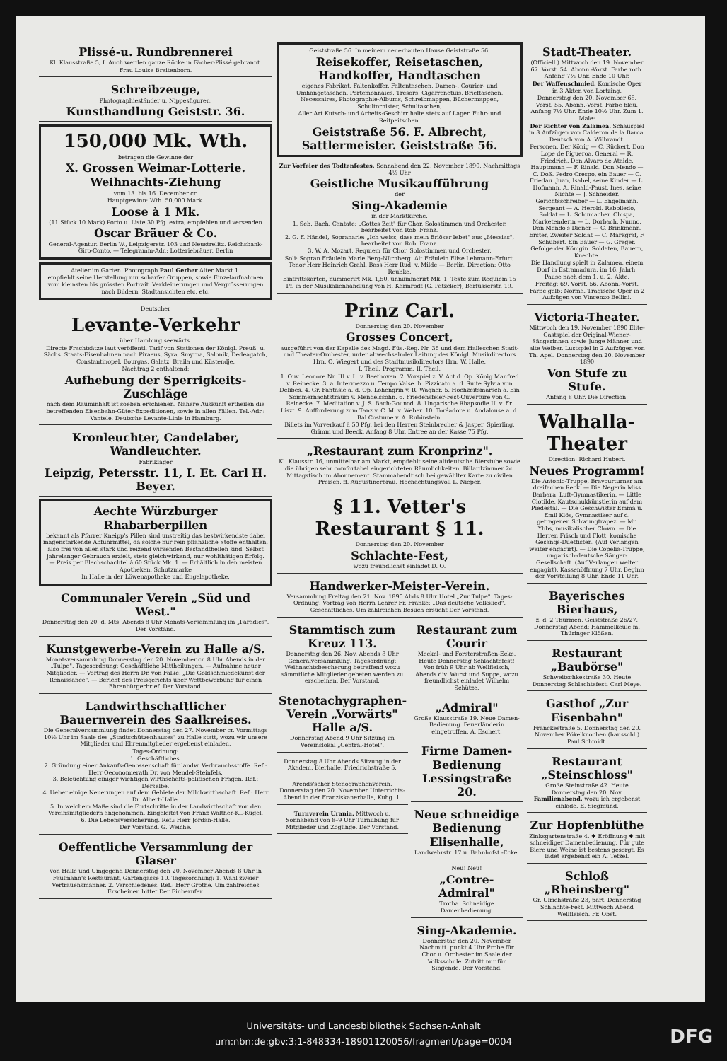Plissé-u. Rundbrennerei
Kl. Klausstraße 5, I. Auch werden ganze Röcke in Fächer-Plissé gebrannt.
Frau Louise Breitenborn.
Schreibzeuge,
Photographieständer u. Nippesfiguren.
Kunsthandlung Geiststr. 36.
150,000 Mk. Wth.
betragen die Gewinne der
X. Grossen Weimar-Lotterie.
Weihnachts-Ziehung
vom 13. bis 16. December cr.
Hauptgewinn: Wth. 50,000 Mark.
Loose à 1 Mk.
(11 Stück 10 Mark) Porto u. Liste 30 Pfg. extra, empfehlen und versenden
Oscar Bräuer & Co.
General-Agentur. Berlin W., Leipzigerstr. 103 und Neustrelitz. Reichsbank-Giro-Conto. — Telegramm-Adr.: Lotteriebräuer, Berlin
Atelier im Garten. Photograph Paul Gerber Alter Markt 1.
empfiehlt seine Herstellung nur scharfer Gruppen, sowie Einzelaufnahmen vom kleinsten bis grössten Portrait. Verkleinerungen und Vergrösserungen nach Bildern, Stadtansichten etc. etc.
Deutscher
Levante-Verkehr
über Hamburg seewärts.
Directe Frachtsätze laut veröffentl. Tarif von Stationen der Königl. Preuß. u. Sächs. Staats-Eisenbahnen nach Piraeus, Syra, Smyrna, Salonik, Dedeagatch, Constantinopel, Bourgas, Galatz, Braila und Küstendje.
Nachtrag 2 enthaltend:
Aufhebung der Sperrigkeits-Zuschläge
nach dem Rauminhalt ist soeben erschienen. Nähere Auskunft ertheilen die betreffenden Eisenbahn-Güter-Expeditionen, sowie in allen Fällen. Tel.-Adr.: Vantele. Deutsche Levante-Linie in Hamburg.
Kronleuchter, Candelaber, Wandleuchter.
Fabriklager
Leipzig, Petersstr. 11, I. Et. Carl H. Beyer.
Aechte Würzburger Rhabarberpillen
bekannt als Pfarrer Kneipp's Pillen sind unstreitig das bestwirkendste dabei magenstärkende Abführmittel, da solche nur rein pflanzliche Stoffe enthalten, also frei von allen stark und reizend wirkenden Bestandtheilen sind. Selbst jahrelanger Gebrauch erzielt, stets gleichwirkend, nur wohlthätigen Erfolg. — Preis per Blechschachtel à 60 Stück Mk. 1. — Erhältlich in den meisten Apotheken. Schutzmarke
In Halle in der Löwenapotheke und Engelapotheke.
Communaler Verein „Süd und West."
Donnerstag den 20. d. Mts. Abends 8 Uhr Monats-Versammlung im „Paradies". Der Vorstand.
Kunstgewerbe-Verein zu Halle a/S.
Monatsversammlung Donnerstag den 20. November cr. 8 Uhr Abends in der „Tulpe". Tagesordnung: Geschäftliche Mittheilungen. — Aufnahme neuer Mitglieder. — Vortrag des Herrn Dr. von Falke: „Die Goldschmiedekunst der Renaissance". — Bericht des Preisgerichts über Wettbewerbung für einen Ehrenbürgerbrief. Der Vorstand.
Landwirthschaftlicher Bauernverein des Saalkreises.
Die Generalversammlung findet Donnerstag den 27. November cr. Vormittags 10½ Uhr im Saale des „Stadtschützenhauses" zu Halle statt, wozu wir unsere Mitglieder und Ehrenmitglieder ergebenst einladen.
Tages-Ordnung:
1. Geschäftliches.
2. Gründung einer Ankaufs-Genossenschaft für landw. Verbrauchsstoffe. Ref.: Herr Oeconomierath Dr. von Mendel-Steinfels.
3. Beleuchtung einiger wichtigen wirthschafts-politischen Fragen. Ref.: Derselbe.
4. Ueber einige Neuerungen auf dem Gebiete der Milchwirthschaft. Ref.: Herr Dr. Albert-Halle.
5. In welchem Maße sind die Fortschritte in der Landwirthschaft von den Vereinsmitgliedern angenommen. Eingeleitet von Franz Walther-Kl.-Kugel.
6. Die Lebensversicherung. Ref.: Herr Jordan-Halle.
Der Vorstand. G. Weiche.
Oeffentliche Versammlung der Glaser
von Halle und Umgegend Donnerstag den 20. November Abends 8 Uhr in Faulmann's Restaurant, Gartengasse 10. Tagesordnung: 1. Wahl zweier Vertrauensmänner. 2. Verschiedenes. Ref.: Herr Grothe. Um zahlreiches Erscheinen bittet Der Einberufer.
Geiststraße 56. In meinem neuerbauten Hause Geiststraße 56.
Reisekoffer, Reisetaschen, Handkoffer, Handtaschen
eigenes Fabrikat. Faltenkoffer, Faltentaschen, Damen-, Courier- und Umhängetaschen, Portemonnaies, Tresors, Cigarrenetuis, Brieftaschen, Necessaires, Photographie-Albums, Schreibmappen, Büchermappen, Schultornister, Schultaschen,
Aller Art Kutsch- und Arbeits-Geschirr halte stets auf Lager. Fuhr- und Reitpeitschen.
Geiststraße 56. F. Albrecht, Sattlermeister. Geiststraße 56.
Zur Vorfeier des Todtenfestes. Sonnabend den 22. November 1890, Nachmittags 4½ Uhr
Geistliche Musikaufführung
der
Sing-Akademie
in der Marktkirche.
1. Seb. Bach, Cantate: „Gottes Zeit" für Chor, Solostimmen und Orchester, bearbeitet von Rob. Franz.
2. G. F. Händel, Sopranarie: „Ich weiss, dass mein Erlöser lebet" aus „Messias", bearbeitet von Rob. Franz.
3. W. A. Mozart, Requiem für Chor, Solostimmen und Orchester.
Soli: Sopran Fräulein Marie Berg-Nürnberg. Alt Fräulein Elise Lehmann-Erfurt, Tenor Herr Heinrich Grahl, Bass Herr Rud. v. Milde — Berlin. Direction: Otto Reubke.
Eintrittskarten, nummerirt Mk. 1,50, unnummerirt Mk. 1. Texte zum Requiem 15 Pf. in der Musikalienhandlung von H. Karmrodt (G. Patzcker), Barfüsserstr. 19.
Prinz Carl.
Donnerstag den 20. November
Grosses Concert,
ausgeführt von der Kapelle des Magd. Füs.-Reg. Nr. 36 und dem Halleschen Stadt- und Theater-Orchester, unter abwechselnder Leitung des Königl. Musikdirectors Hrn. O. Wiegert und des Stadtmusikdirectors Hrn. W. Halle.
I. Theil. Programm. II. Theil.
1. Ouv. Leonore Nr. III v. L. v. Beethoven. 2. Vorspiel z. V. Act d. Op. König Manfred v. Reinecke. 3. a. Intermezzo u. Tempo Valse. b. Pizzicato a. d. Suite Sylvia von Delibes. 4. Gr. Fantasie a. d. Op. Lohengrin v. R. Wagner. 5. Hochzeitsmarsch a. Ein Sommernachtstraum v. Mendelssohn. 6. Friedensfeier-Fest-Ouverture von C. Reinecke. 7. Meditation v. J. S. Bach-Gounod. 8. Ungarische Rhapsodie II. v. Fr. Liszt. 9. Aufforderung zum Tanz v. C. M. v. Weber. 10. Toréadore u. Andalouse a. d. Bal Costume v. A. Rubinstein.
Billets im Vorverkauf à 50 Pfg. bei den Herren Steinbrecher & Jasper, Spierling, Grimm und Beeck. Anfang 8 Uhr. Entree an der Kasse 75 Pfg.
„Restaurant zum Kronprinz".
Kl. Klausstr. 16, unmittelbar am Markt, empfiehlt seine altdeutsche Bierstube sowie die übrigen sehr comfortabel eingerichteten Räumlichkeiten, Billardzimmer 2c. Mittagstisch im Abonnement. Stammabendtisch bei gewählter Karte zu civilen Preisen. ff. Augustinerbräu. Hochachtungsvoll L. Nieper.
§ 11. Vetter's Restaurant § 11.
Donnerstag den 20. November
Schlachte-Fest,
wozu freundlichst einladet D. O.
Handwerker-Meister-Verein.
Versammlung Freitag den 21. Nov. 1890 Abds 8 Uhr Hotel „Zur Tulpe". Tages-Ordnung: Vortrag von Herrn Lehrer Fr. Franke: „Das deutsche Volkslied". Geschäftliches. Um zahlreichen Besuch ersucht Der Vorstand.
Stammtisch zum Kreuz 113.
Donnerstag den 26. Nov. Abends 8 Uhr Generalversammlung. Tagesordnung: Weihnachtsbescherung betreffend wozu sämmtliche Mitglieder gebeten werden zu erscheinen. Der Vorstand.
Stenotachygraphen-Verein „Vorwärts" Halle a/S.
Donnerstag Abend 9 Uhr Sitzung im Vereinslokal „Central-Hotel".
Donnerstag 8 Uhr Abends Sitzung in der Akadem. Bierhalle, Friedrichstraße 5.
Arends'scher Stenographenverein. Donnerstag den 20. November Unterrichts-Abend in der Franziskanerhalle, Kuhg. 1.
Turnverein Urania. Mittwoch u. Sonnabend von 8–9 Uhr Turnübung für Mitglieder und Zöglinge. Der Vorstand.
Restaurant zum Courir
Meckel- und Forsterstraßen-Ecke. Heute Donnerstag Schlachtefest! Von früh 9 Uhr ab Wellfleisch, Abends div. Wurst und Suppe, wozu freundlichst einladet Wilhelm Schütze.
„Admiral"
Große Klausstraße 19. Neue Damen-Bedienung. Feuerländerin eingetroffen. A. Eschert.
Firme Damen-Bedienung Lessingstraße 20.
Neue schneidige Bedienung Elisenhalle,
Landwehrstr. 17 u. Bahnhofst.-Ecke.
Neu! Neu!
„Contre-Admiral"
Trotha. Schneidige Damenbedienung.
Sing-Akademie.
Donnerstag den 20. November Nachmitt. punkt 4 Uhr Probe für Chor u. Orchester im Saale der Volksschule. Zutritt nur für Singende. Der Vorstand.
Stadt-Theater.
(Officiell.) Mittwoch den 19. November 67. Vorst. 54. Abonn.-Vorst. Farbe roth. Anfang 7½ Uhr. Ende 10 Uhr.
Der Waffenschmied. Komische Oper in 3 Akten von Lortzing.
Donnerstag den 20. November 68. Vorst. 55. Abonn.-Vorst. Farbe blau. Anfang 7½ Uhr. Ende 10½ Uhr. Zum 1. Male:
Der Richter von Zalamea. Schauspiel in 3 Aufzügen von Calderon de la Barca. Deutsch von A. Wilbrandt.
Personen. Der König — C. Rückert. Don Lope de Figueroa, General — R. Friedrich. Don Alvaro de Ataide, Hauptmann — F. Rinald. Don Mendo — C. Doß. Pedro Crespo, ein Bauer — C. Friedau. Juan, Isabel, seine Kinder — L. Hofmann, A. Rinald-Paust. Ines, seine Nichte — J. Schneider. Gerichtsschreiber — L. Engelmann. Sergeant — A. Herold. Rebolledo, Soldat — L. Schumacher. Chispa, Marketenderin — L. Dorbach. Nunno, Don Mendo's Diener — C. Brinkmann. Erster, Zweiter Soldat — C. Markgraf, F. Schubert. Ein Bauer — G. Greger. Gefolge der Königin. Soldaten, Bauern, Knechte.
Die Handlung spielt in Zalamea, einem Dorf in Estramadura, im 16. Jahrh. Pause nach dem 1. u. 2. Akte.
Freitag: 69. Vorst. 56. Abonn.-Vorst. Farbe gelb: Norma. Tragische Oper in 2 Aufzügen von Vincenzo Bellini.
Victoria-Theater.
Mittwoch den 19. November 1890 Elite-Gastspiel der Original-Wiener-Sängerinnen sowie Junge Männer und alte Weiber. Lustspiel in 2 Aufzügen von Th. Apel. Donnerstag den 20. November 1890
Von Stufe zu Stufe.
Anfang 8 Uhr. Die Direction.
Walhalla-Theater
Direction: Richard Hubert.
Neues Programm!
Die Antonio-Truppe, Bravourturner am dreifachen Reck. — Die Negerin Miss Barbara, Luft-Gymnastikerin. — Little Clotilde, Kautschukkünstlerin auf dem Piedestal. — Die Geschwister Emma u. Emil Klös, Gymnastiker auf d. getragenen Schwungtrapez. — Mr. Ybbs, musikalischer Clown. — Die Herren Frisch und Flott, komische Gesangs-Duettisten. (Auf Verlangen weiter engagirt). — Die Copelia-Truppe, ungarisch-deutsche Sänger-Gesellschaft. (Auf Verlangen weiter engagirt). Kassenöffnung 7 Uhr. Beginn der Vorstellung 8 Uhr. Ende 11 Uhr.
Bayerisches Bierhaus,
z. d. 2 Thürmen, Geiststraße 26/27. Donnerstag Abend: Hammelkeule m. Thüringer Klößen.
Restaurant „Baubörse"
Schweitschkestraße 30. Heute Donnerstag Schlachtefest. Carl Meye.
Gasthof „Zur Eisenbahn"
Franckestraße 5. Donnerstag den 20. November Pökelknochen (hausschl.) Paul Schmidt.
Restaurant „Steinschloss"
Große Steinstraße 42. Heute Donnerstag den 20. Nov. Familienabend, wozu ich ergebenst einlade. E. Siegmund.
Zur Hopfenblüthe
Zinksgartenstraße 4. ✱ Eröffnung ✱ mit schneidiger Damenbedienung. Für gute Biere und Weine ist bestens gesorgt. Es ladet ergebenst ein A. Tetzel.
Schloß „Rheinsberg"
Gr. Ulrichstraße 23, part. Donnerstag Schlachte-Fest. Mittwoch Abend Wellfleisch. Fr. Obst.
Universitäts- und Landesbibliothek Sachsen-Anhalt
urn:nbn:de:gbv:3:1-848334-18901120056/fragment/page=0004
DFG